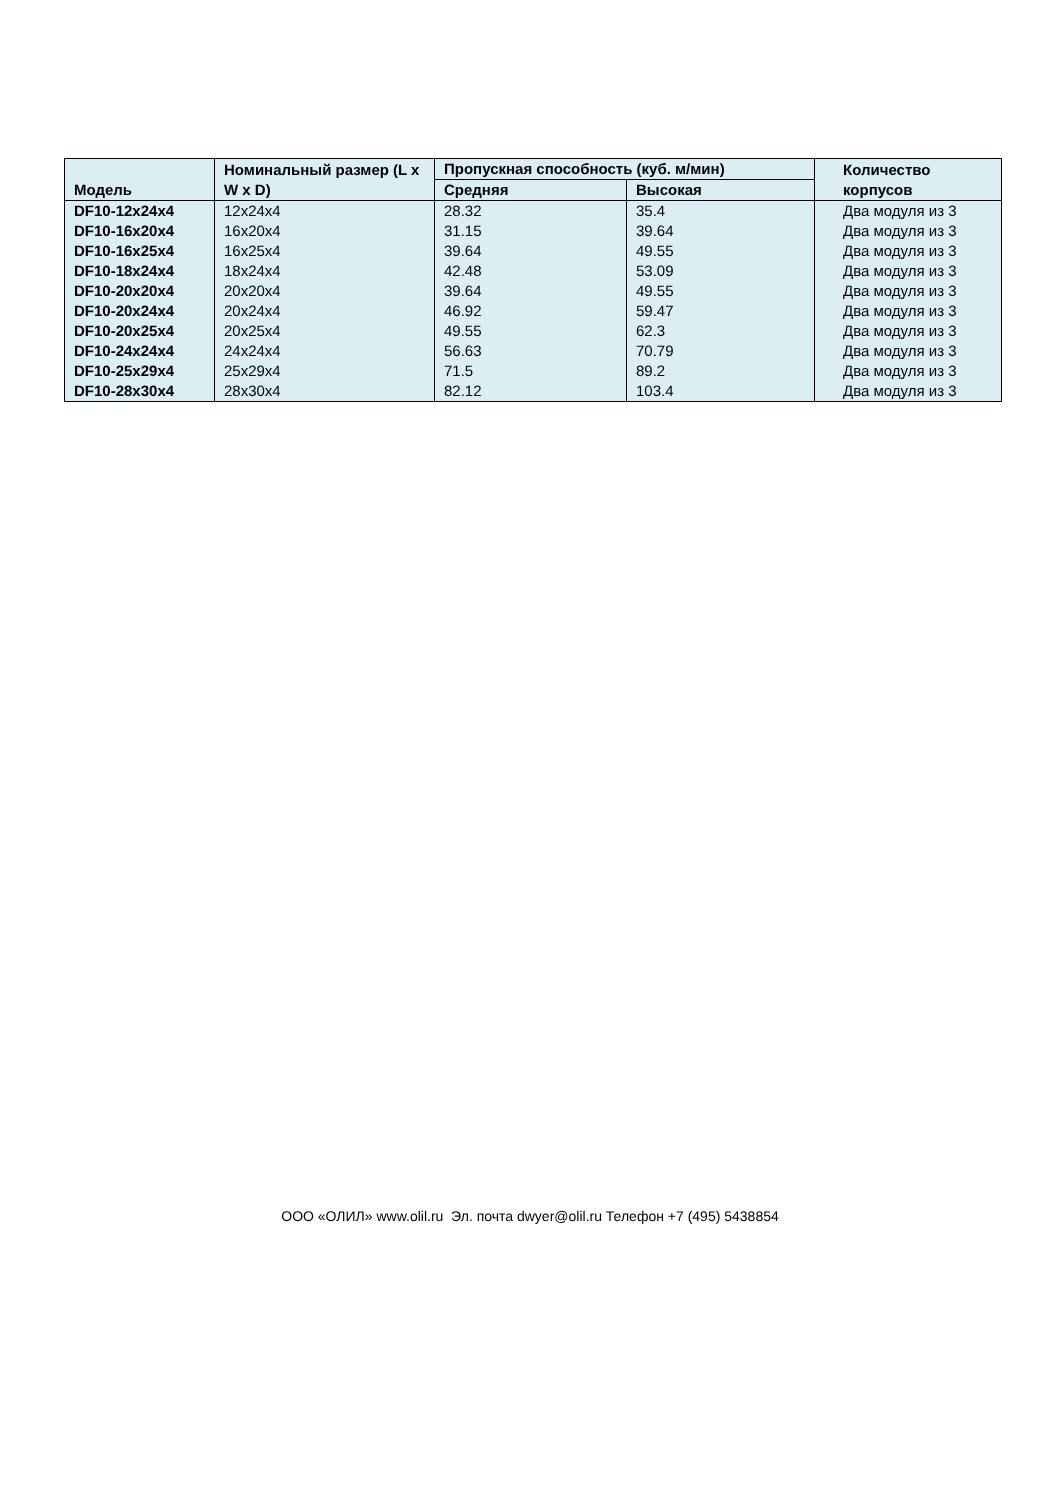| Модель | Номинальный размер (L x W x D) | Пропускная способность (куб. м/мин) | | Количество корпусов |
| --- | --- | --- | --- | --- |
| | | Средняя | Высокая | |
| DF10-12x24x4 | 12x24x4 | 28.32 | 35.4 | Два модуля из 3 |
| DF10-16x20x4 | 16x20x4 | 31.15 | 39.64 | Два модуля из 3 |
| DF10-16x25x4 | 16x25x4 | 39.64 | 49.55 | Два модуля из 3 |
| DF10-18x24x4 | 18x24x4 | 42.48 | 53.09 | Два модуля из 3 |
| DF10-20x20x4 | 20x20x4 | 39.64 | 49.55 | Два модуля из 3 |
| DF10-20x24x4 | 20x24x4 | 46.92 | 59.47 | Два модуля из 3 |
| DF10-20x25x4 | 20x25x4 | 49.55 | 62.3 | Два модуля из 3 |
| DF10-24x24x4 | 24x24x4 | 56.63 | 70.79 | Два модуля из 3 |
| DF10-25x29x4 | 25x29x4 | 71.5 | 89.2 | Два модуля из 3 |
| DF10-28x30x4 | 28x30x4 | 82.12 | 103.4 | Два модуля из 3 |
ООО «ОЛИЛ» www.olil.ru Эл. почта dwyer@olil.ru Телефон +7 (495) 5438854